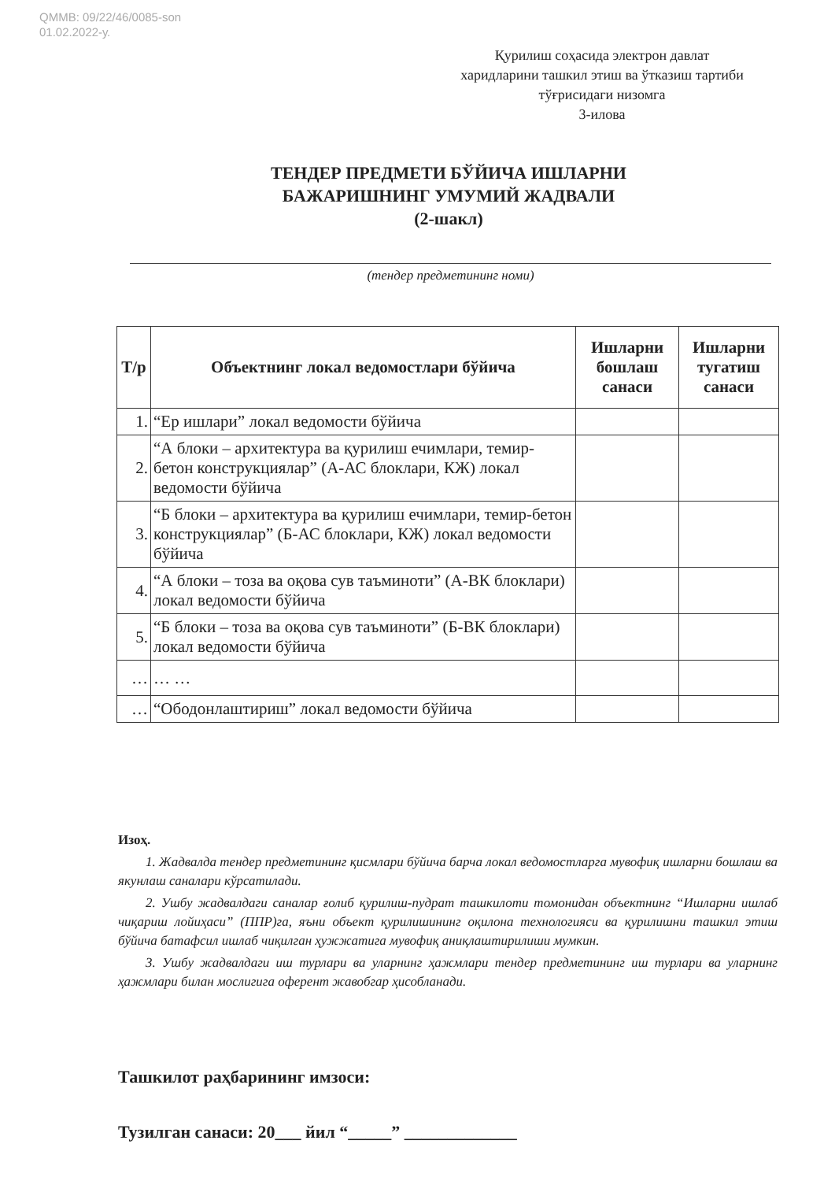QMMB: 09/22/46/0085-son
01.02.2022-у.
Қурилиш соҳасида электрон давлат
харидларини ташкил этиш ва ўтказиш тартиби
тўғрисидаги низомга
3-илова
ТЕНДЕР ПРЕДМЕТИ БЎЙИЧА ИШЛАРНИ
БАЖАРИШНИНГ УМУМИЙ ЖАДВАЛИ
(2-шакл)
(тендер предметининг номи)
| Т/р | Объектнинг локал ведомостлари бўйича | Ишларни бошлаш санаси | Ишларни тугатиш санаси |
| --- | --- | --- | --- |
| 1. | “Ер ишлари” локал ведомости бўйича | | |
| 2. | “А блоки – архитектура ва қурилиш ечимлари, темир-бетон конструкциялар” (А-АС блоклари, КЖ) локал ведомости бўйича | | |
| 3. | “Б блоки – архитектура ва қурилиш ечимлари, темир-бетон конструкциялар” (Б-АС блоклари, КЖ) локал ведомости бўйича | | |
| 4. | “А блоки – тоза ва оқова сув таъминоти” (А-ВК блоклари) локал ведомости бўйича | | |
| 5. | “Б блоки – тоза ва оқова сув таъминоти” (Б-ВК блоклари) локал ведомости бўйича | | |
| … | … … | | |
| … | “Ободонлаштириш” локал ведомости бўйича | | |
Изоҳ.
1. Жадвалда тендер предметининг қисмлари бўйича барча локал ведомостларга мувофиқ ишларни бошлаш ва якунлаш саналари кўрсатилади.
2. Ушбу жадвалдаги саналар ғолиб қурилиш-пудрат ташкилоти томонидан объектнинг “Ишларни ишлаб чиқариш лойиҳаси” (ППР)га, яъни объект қурилишининг оқилона технологияси ва қурилишни ташкил этиш бўйича батафсил ишлаб чиқилган ҳужжатига мувофиқ аниқлаштирилиши мумкин.
3. Ушбу жадвалдаги иш турлари ва уларнинг ҳажмлари тендер предметининг иш турлари ва уларнинг ҳажмлари билан мослигига оферент жавобгар ҳисобланади.
Ташкилот раҳбарининг имзоси:
Тузилган санаси: 20___ йил “_____” _____________